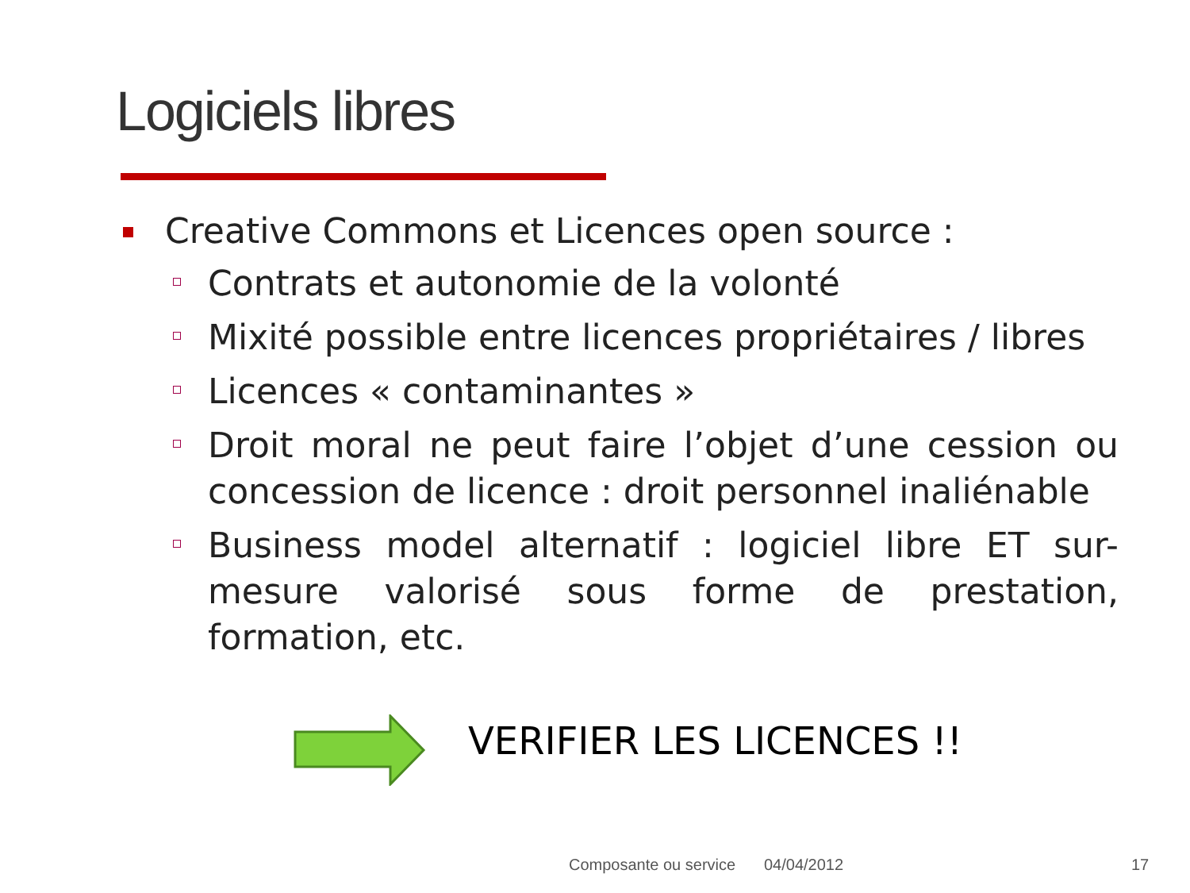Logiciels libres
Creative Commons et Licences open source :
Contrats et autonomie de la volonté
Mixité possible entre licences propriétaires / libres
Licences « contaminantes »
Droit moral ne peut faire l’objet d’une cession ou concession de licence : droit personnel inaliénable
Business model alternatif : logiciel libre ET sur-mesure valorisé sous forme de prestation, formation, etc.
VERIFIER LES LICENCES !!
Composante ou service 04/04/2012 17